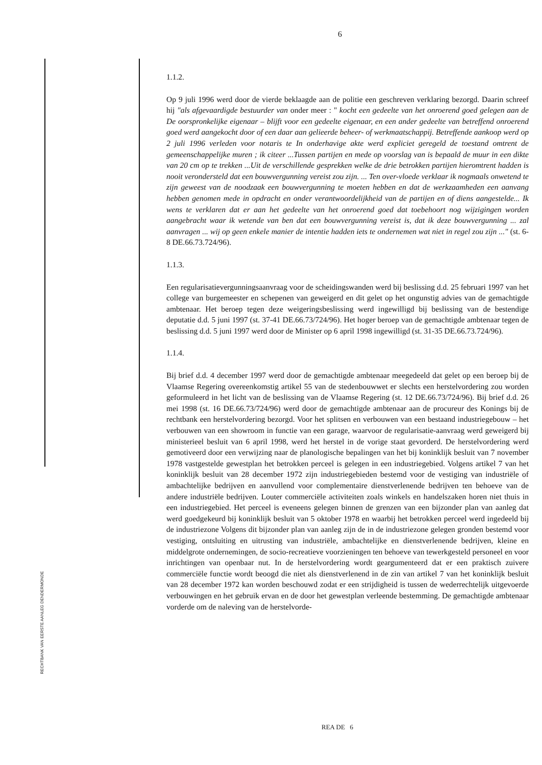6
RECHTBANK VAN EERSTE AANLEG DENDERMONDE
1.1.2.
Op 9 juli 1996 werd door de vierde beklaagde aan de politie een geschreven verklaring bezorgd. Daarin schreef hij "als afgevaardigde bestuurder van onder meer : " kocht een gedeelte van het onroerend goed gelegen aan de De oorspronkelijke eigenaar – blijft voor een gedeelte eigenaar, en een ander gedeelte van betreffend onroerend goed werd aangekocht door of een daar aan gelieerde beheer- of werkmaatschappij. Betreffende aankoop werd op 2 juli 1996 verleden voor notaris te In onderhavige akte werd expliciet geregeld de toestand omtrent de gemeenschappelijke muren ; ik citeer ...Tussen partijen en mede op voorslag van is bepaald de muur in een dikte van 20 cm op te trekken ...Uit de verschillende gesprekken welke de drie betrokken partijen hieromtrent hadden is nooit verondersteld dat een bouwvergunning vereist zou zijn. ... Ten over-vloede verklaar ik nogmaals onwetend te zijn geweest van de noodzaak een bouwvergunning te moeten hebben en dat de werkzaamheden een aanvang hebben genomen mede in opdracht en onder verantwoordelijkheid van de partijen en of diens aangestelde... Ik wens te verklaren dat er aan het gedeelte van het onroerend goed dat toebehoort nog wijzigingen worden aangebracht waar ik wetende van ben dat een bouwvergunning vereist is, dat ik deze bouwvergunning ... zal aanvragen ... wij op geen enkele manier de intentie hadden iets te ondernemen wat niet in regel zou zijn ..." (st. 6-8 DE.66.73.724/96).
1.1.3.
Een regularisatievergunningsaanvraag voor de scheidingswanden werd bij beslissing d.d. 25 februari 1997 van het college van burgemeester en schepenen van geweigerd en dit gelet op het ongunstig advies van de gemachtigde ambtenaar. Het beroep tegen deze weigeringsbeslissing werd ingewilligd bij beslissing van de bestendige deputatie d.d. 5 juni 1997 (st. 37-41 DE.66.73/724/96). Het hoger beroep van de gemachtigde ambtenaar tegen de beslissing d.d. 5 juni 1997 werd door de Minister op 6 april 1998 ingewilligd (st. 31-35 DE.66.73.724/96).
1.1.4.
Bij brief d.d. 4 december 1997 werd door de gemachtigde ambtenaar meegedeeld dat gelet op een beroep bij de Vlaamse Regering overeenkomstig artikel 55 van de stedenbouwwet er slechts een herstelvordering zou worden geformuleerd in het licht van de beslissing van de Vlaamse Regering (st. 12 DE.66.73/724/96). Bij brief d.d. 26 mei 1998 (st. 16 DE.66.73/724/96) werd door de gemachtigde ambtenaar aan de procureur des Konings bij de rechtbank een herstelvordering bezorgd. Voor het splitsen en verbouwen van een bestaand industriegebouw – het verbouwen van een showroom in functie van een garage, waarvoor de regularisatie-aanvraag werd geweigerd bij ministerieel besluit van 6 april 1998, werd het herstel in de vorige staat gevorderd. De herstelvordering werd gemotiveerd door een verwijzing naar de planologische bepalingen van het bij koninklijk besluit van 7 november 1978 vastgestelde gewestplan het betrokken perceel is gelegen in een industriegebied. Volgens artikel 7 van het koninklijk besluit van 28 december 1972 zijn industriegebieden bestemd voor de vestiging van industriële of ambachtelijke bedrijven en aanvullend voor complementaire dienstverlenende bedrijven ten behoeve van de andere industriële bedrijven. Louter commerciële activiteiten zoals winkels en handelszaken horen niet thuis in een industriegebied. Het perceel is eveneens gelegen binnen de grenzen van een bijzonder plan van aanleg dat werd goedgekeurd bij koninklijk besluit van 5 oktober 1978 en waarbij het betrokken perceel werd ingedeeld bij de industriezone Volgens dit bijzonder plan van aanleg zijn de in de industriezone gelegen gronden bestemd voor vestiging, ontsluiting en uitrusting van industriële, ambachtelijke en dienstverlenende bedrijven, kleine en middelgrote ondernemingen, de socio-recreatieve voorzieningen ten behoeve van tewerkgesteld personeel en voor inrichtingen van openbaar nut. In de herstelvordering wordt geargumenteerd dat er een praktisch zuivere commerciële functie wordt beoogd die niet als dienstverlenend in de zin van artikel 7 van het koninklijk besluit van 28 december 1972 kan worden beschouwd zodat er een strijdigheid is tussen de wederrechtelijk uitgevoerde verbouwingen en het gebruik ervan en de door het gewestplan verleende bestemming. De gemachtigde ambtenaar vorderde om de naleving van de herstelvorde-
REA DE 6